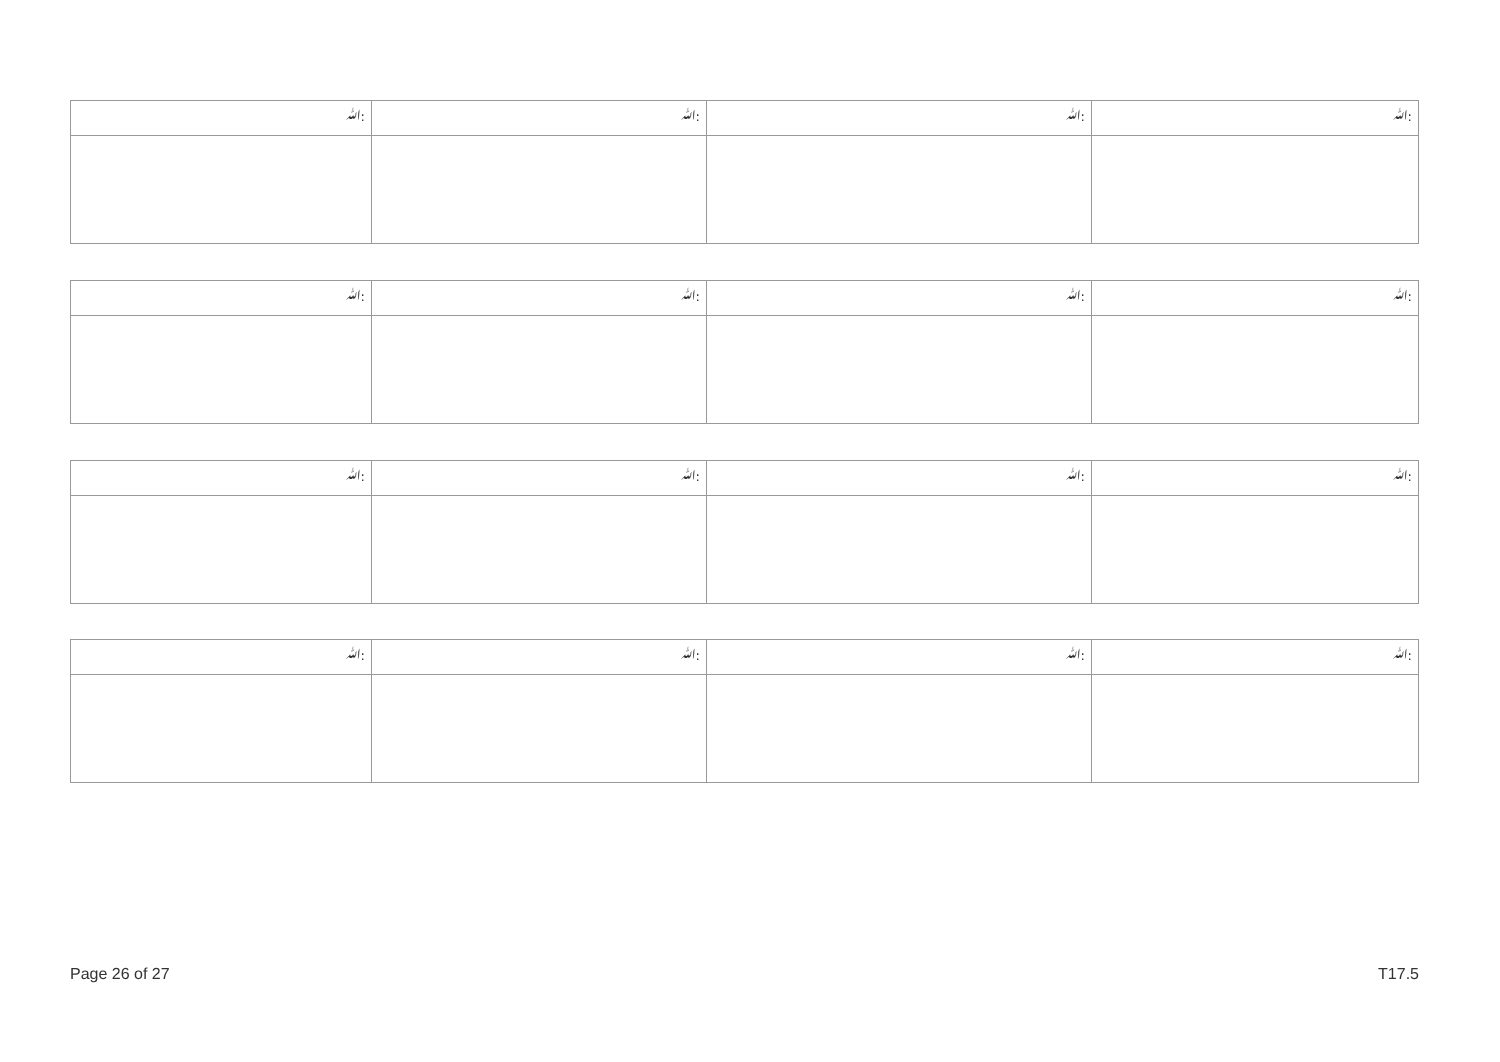| ﷲ: | ﷲ: | ﷲ: | ﷲ: |
| ﷲ: | ﷲ: | ﷲ: | ﷲ: |
| ﷲ: | ﷲ: | ﷲ: | ﷲ: |
| ﷲ: | ﷲ: | ﷲ: | ﷲ: |
Page 26 of 27 T17.5